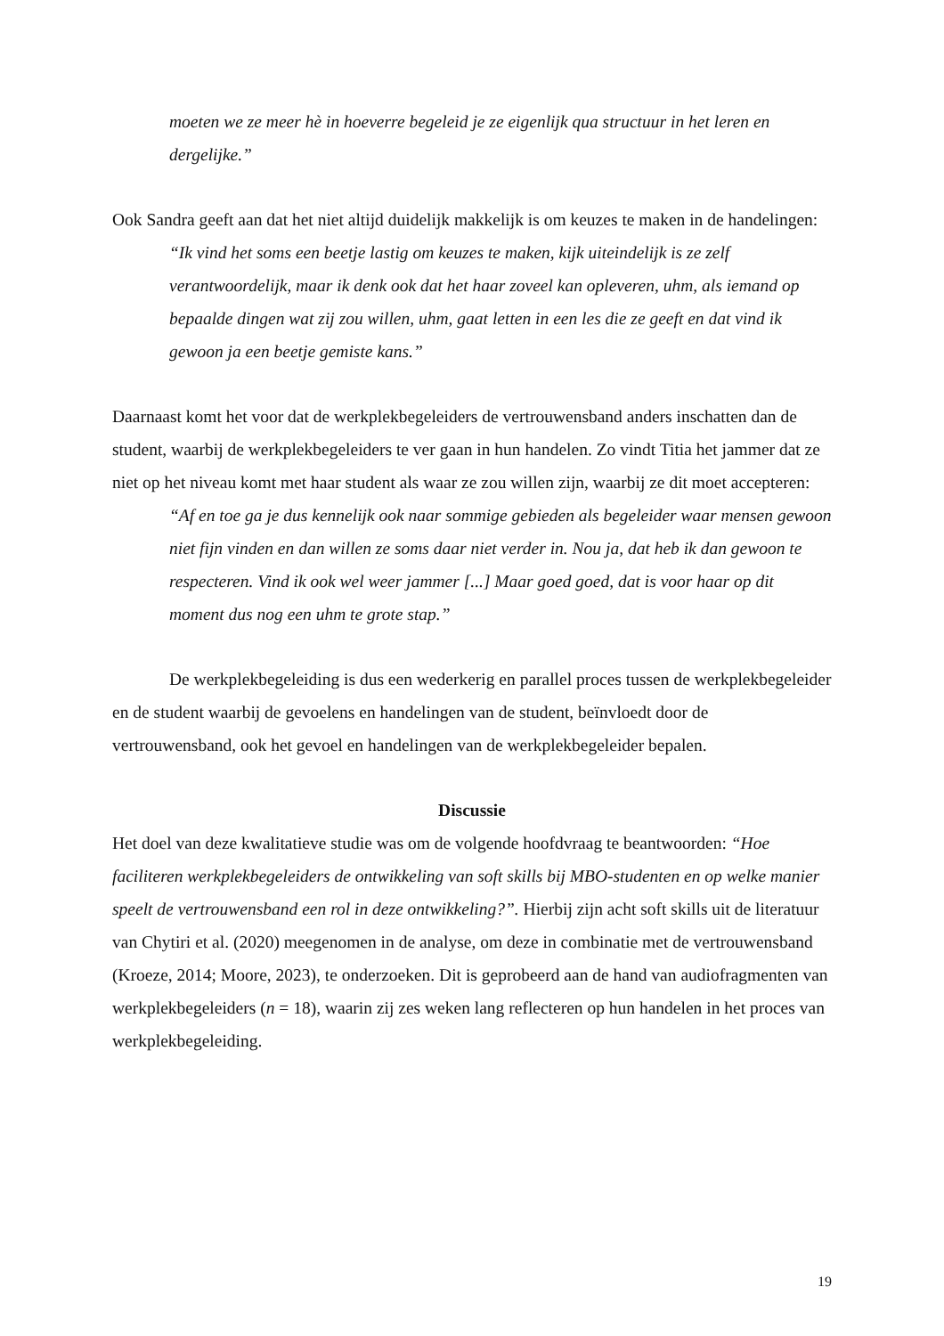moeten we ze meer hè in hoeverre begeleid je ze eigenlijk qua structuur in het leren en dergelijke.”
Ook Sandra geeft aan dat het niet altijd duidelijk makkelijk is om keuzes te maken in de handelingen:
“Ik vind het soms een beetje lastig om keuzes te maken, kijk uiteindelijk is ze zelf verantwoordelijk, maar ik denk ook dat het haar zoveel kan opleveren, uhm, als iemand op bepaalde dingen wat zij zou willen, uhm, gaat letten in een les die ze geeft en dat vind ik gewoon ja een beetje gemiste kans.”
Daarnaast komt het voor dat de werkplekbegeleiders de vertrouwensband anders inschatten dan de student, waarbij de werkplekbegeleiders te ver gaan in hun handelen. Zo vindt Titia het jammer dat ze niet op het niveau komt met haar student als waar ze zou willen zijn, waarbij ze dit moet accepteren:
“Af en toe ga je dus kennelijk ook naar sommige gebieden als begeleider waar mensen gewoon niet fijn vinden en dan willen ze soms daar niet verder in. Nou ja, dat heb ik dan gewoon te respecteren. Vind ik ook wel weer jammer [...] Maar goed goed, dat is voor haar op dit moment dus nog een uhm te grote stap.”
De werkplekbegeleiding is dus een wederkerig en parallel proces tussen de werkplekbegeleider en de student waarbij de gevoelens en handelingen van de student, beïnvloedt door de vertrouwensband, ook het gevoel en handelingen van de werkplekbegeleider bepalen.
Discussie
Het doel van deze kwalitatieve studie was om de volgende hoofdvraag te beantwoorden: “Hoe faciliteren werkplekbegeleiders de ontwikkeling van soft skills bij MBO-studenten en op welke manier speelt de vertrouwensband een rol in deze ontwikkeling?”. Hierbij zijn acht soft skills uit de literatuur van Chytiri et al. (2020) meegenomen in de analyse, om deze in combinatie met de vertrouwensband (Kroeze, 2014; Moore, 2023), te onderzoeken. Dit is geprobeerd aan de hand van audiofragmenten van werkplekbegeleiders (n = 18), waarin zij zes weken lang reflecteren op hun handelen in het proces van werkplekbegeleiding.
19